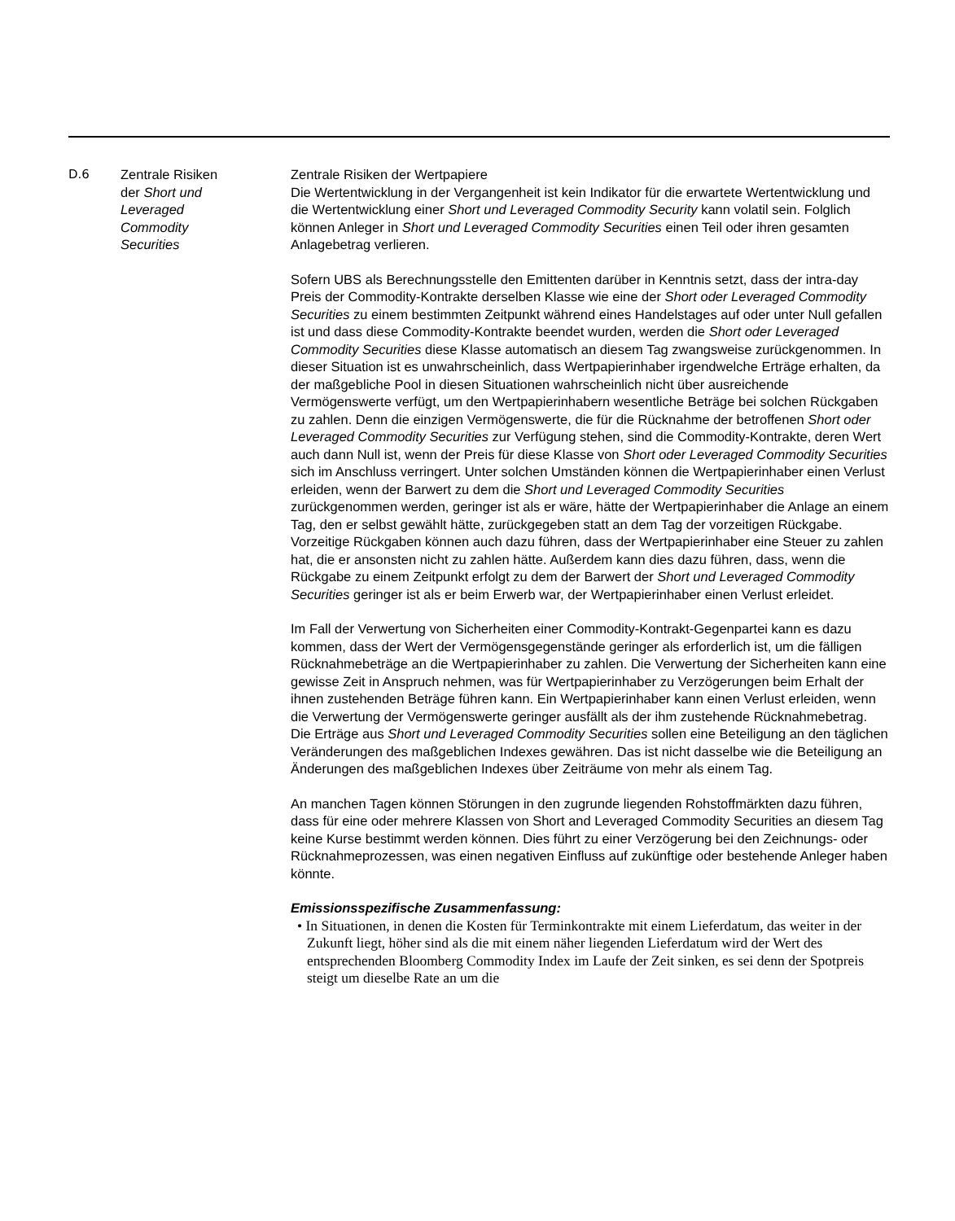| D.6 | Zentrale Risiken der Short und Leveraged Commodity Securities | Zentrale Risiken der Wertpapiere Die Wertentwicklung in der Vergangenheit ist kein Indikator für die erwartete Wertentwicklung und die Wertentwicklung einer Short und Leveraged Commodity Security kann volatil sein. Folglich können Anleger in Short und Leveraged Commodity Securities einen Teil oder ihren gesamten Anlagebetrag verlieren. Sofern UBS als Berechnungsstelle den Emittenten darüber in Kenntnis setzt, dass der intra-day Preis der Commodity-Kontrakte derselben Klasse wie eine der Short oder Leveraged Commodity Securities zu einem bestimmten Zeitpunkt während eines Handelstages auf oder unter Null gefallen ist und dass diese Commodity-Kontrakte beendet wurden, werden die Short oder Leveraged Commodity Securities diese Klasse automatisch an diesem Tag zwangsweise zurückgenommen. In dieser Situation ist es unwahrscheinlich, dass Wertpapierinhaber irgendwelche Erträge erhalten, da der maßgebliche Pool in diesen Situationen wahrscheinlich nicht über ausreichende Vermögenswerte verfügt, um den Wertpapierinhabern wesentliche Beträge bei solchen Rückgaben zu zahlen. Denn die einzigen Vermögenswerte, die für die Rücknahme der betroffenen Short oder Leveraged Commodity Securities zur Verfügung stehen, sind die Commodity-Kontrakte, deren Wert auch dann Null ist, wenn der Preis für diese Klasse von Short oder Leveraged Commodity Securities sich im Anschluss verringert. Unter solchen Umständen können die Wertpapierinhaber einen Verlust erleiden, wenn der Barwert zu dem die Short und Leveraged Commodity Securities zurückgenommen werden, geringer ist als er wäre, hätte der Wertpapierinhaber die Anlage an einem Tag, den er selbst gewählt hätte, zurückgegeben statt an dem Tag der vorzeitigen Rückgabe. Vorzeitige Rückgaben können auch dazu führen, dass der Wertpapierinhaber eine Steuer zu zahlen hat, die er ansonsten nicht zu zahlen hätte. Außerdem kann dies dazu führen, dass, wenn die Rückgabe zu einem Zeitpunkt erfolgt zu dem der Barwert der Short und Leveraged Commodity Securities geringer ist als er beim Erwerb war, der Wertpapierinhaber einen Verlust erleidet. Im Fall der Verwertung von Sicherheiten einer Commodity-Kontrakt-Gegenpartei kann es dazu kommen, dass der Wert der Vermögensgegenstände geringer als erforderlich ist, um die fälligen Rücknahmebeträge an die Wertpapierinhaber zu zahlen. Die Verwertung der Sicherheiten kann eine gewisse Zeit in Anspruch nehmen, was für Wertpapierinhaber zu Verzögerungen beim Erhalt der ihnen zustehenden Beträge führen kann. Ein Wertpapierinhaber kann einen Verlust erleiden, wenn die Verwertung der Vermögenswerte geringer ausfällt als der ihm zustehende Rücknahmebetrag. Die Erträge aus Short und Leveraged Commodity Securities sollen eine Beteiligung an den täglichen Veränderungen des maßgeblichen Indexes gewähren. Das ist nicht dasselbe wie die Beteiligung an Änderungen des maßgeblichen Indexes über Zeiträume von mehr als einem Tag. An manchen Tagen können Störungen in den zugrunde liegenden Rohstoffmärkten dazu führen, dass für eine oder mehrere Klassen von Short and Leveraged Commodity Securities an diesem Tag keine Kurse bestimmt werden können. Dies führt zu einer Verzögerung bei den Zeichnungs- oder Rücknahmeprozessen, was einen negativen Einfluss auf zukünftige oder bestehende Anleger haben könnte. Emissionsspezifische Zusammenfassung: • In Situationen, in denen die Kosten für Terminkontrakte mit einem Lieferdatum, das weiter in der Zukunft liegt, höher sind als die mit einem näher liegenden Lieferdatum wird der Wert des entsprechenden Bloomberg Commodity Index im Laufe der Zeit sinken, es sei denn der Spotpreis steigt um dieselbe Rate an um die |